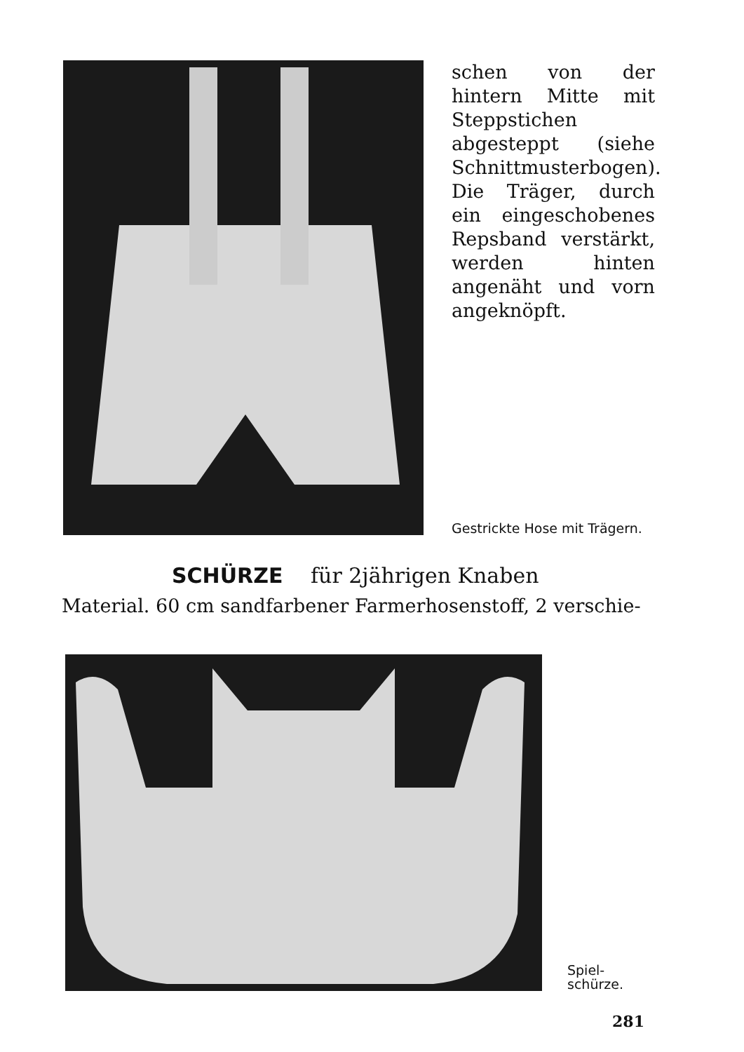schen von der hintern Mitte mit Steppstichen abgesteppt (siehe Schnittmusterbogen). Die Träger, durch ein eingeschobenes Repsband verstärkt, werden hinten angenäht und vorn angeknöpft.
Gestrickte Hose mit Trägern.
SCHÜRZE für 2jährigen Knaben
Material. 60 cm sandfarbener Farmerhosenstoff, 2 verschie-
Spiel-
schürze.
281